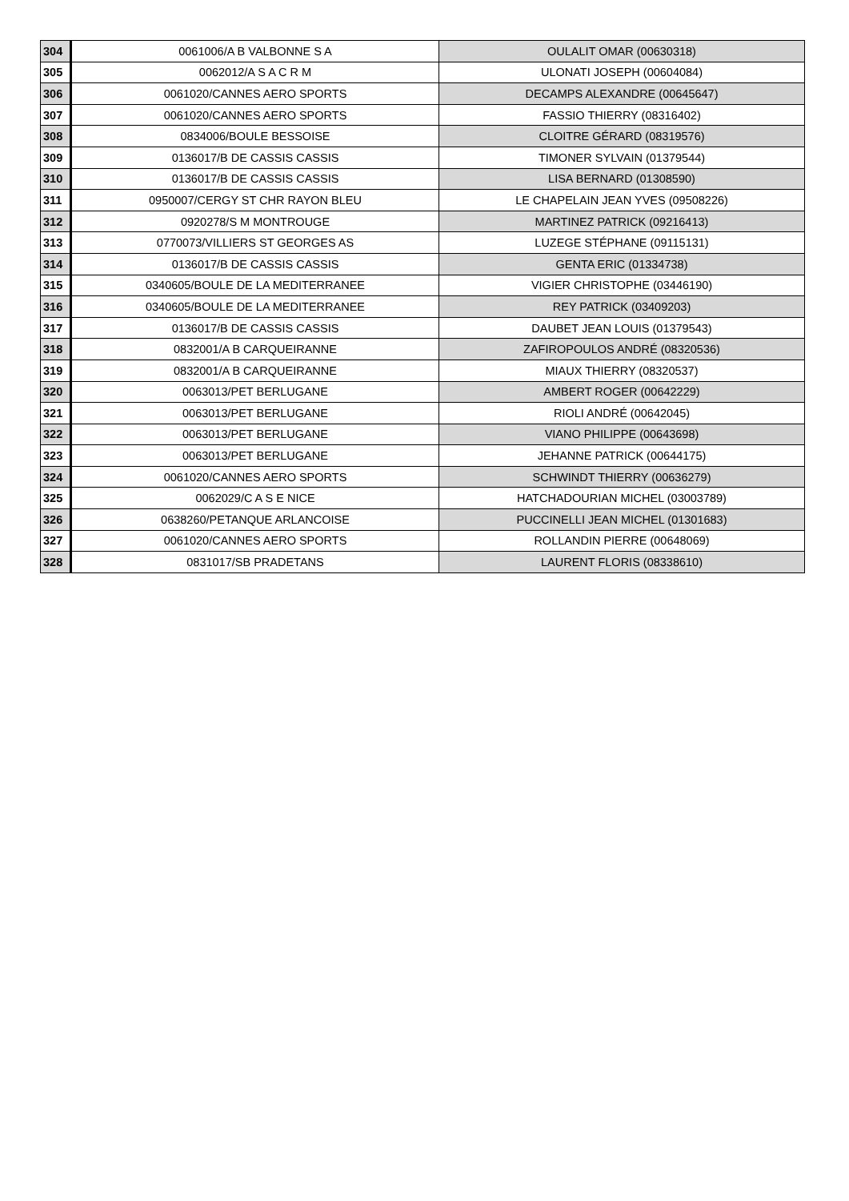| 304 | 0061006/A B VALBONNE S A | OULALIT OMAR (00630318) |
| 305 | 0062012/A S A C R M | ULONATI JOSEPH (00604084) |
| 306 | 0061020/CANNES AERO SPORTS | DECAMPS ALEXANDRE (00645647) |
| 307 | 0061020/CANNES AERO SPORTS | FASSIO THIERRY (08316402) |
| 308 | 0834006/BOULE BESSOISE | CLOITRE GÉRARD (08319576) |
| 309 | 0136017/B DE CASSIS CASSIS | TIMONER SYLVAIN (01379544) |
| 310 | 0136017/B DE CASSIS CASSIS | LISA BERNARD (01308590) |
| 311 | 0950007/CERGY ST CHR RAYON BLEU | LE CHAPELAIN JEAN YVES (09508226) |
| 312 | 0920278/S M MONTROUGE | MARTINEZ PATRICK (09216413) |
| 313 | 0770073/VILLIERS ST GEORGES AS | LUZEGE STÉPHANE (09115131) |
| 314 | 0136017/B DE CASSIS CASSIS | GENTA ERIC (01334738) |
| 315 | 0340605/BOULE DE LA MEDITERRANEE | VIGIER CHRISTOPHE (03446190) |
| 316 | 0340605/BOULE DE LA MEDITERRANEE | REY PATRICK (03409203) |
| 317 | 0136017/B DE CASSIS CASSIS | DAUBET JEAN LOUIS (01379543) |
| 318 | 0832001/A B CARQUEIRANNE | ZAFIROPOULOS ANDRÉ (08320536) |
| 319 | 0832001/A B CARQUEIRANNE | MIAUX THIERRY (08320537) |
| 320 | 0063013/PET BERLUGANE | AMBERT ROGER (00642229) |
| 321 | 0063013/PET BERLUGANE | RIOLI ANDRÉ (00642045) |
| 322 | 0063013/PET BERLUGANE | VIANO PHILIPPE (00643698) |
| 323 | 0063013/PET BERLUGANE | JEHANNE PATRICK (00644175) |
| 324 | 0061020/CANNES AERO SPORTS | SCHWINDT THIERRY (00636279) |
| 325 | 0062029/C A S E NICE | HATCHADOURIAN MICHEL (03003789) |
| 326 | 0638260/PETANQUE ARLANCOISE | PUCCINELLI JEAN MICHEL (01301683) |
| 327 | 0061020/CANNES AERO SPORTS | ROLLANDIN PIERRE (00648069) |
| 328 | 0831017/SB PRADETANS | LAURENT FLORIS (08338610) |